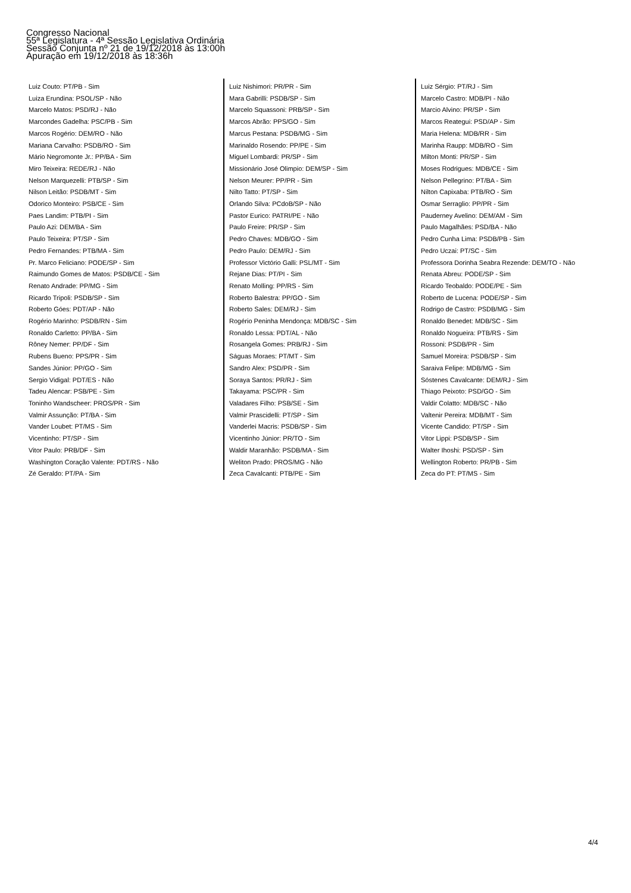Congresso Nacional
55ª Legislatura - 4ª Sessão Legislativa Ordinária
Sessão Conjunta nº 21 de 19/12/2018 às 13:00h
Apuração em 19/12/2018 às 18:36h
Luiz Couto: PT/PB - Sim
Luiza Erundina: PSOL/SP - Não
Marcelo Matos: PSD/RJ - Não
Marcondes Gadelha: PSC/PB - Sim
Marcos Rogério: DEM/RO - Não
Mariana Carvalho: PSDB/RO - Sim
Mário Negromonte Jr.: PP/BA - Sim
Miro Teixeira: REDE/RJ - Não
Nelson Marquezelli: PTB/SP - Sim
Nilson Leitão: PSDB/MT - Sim
Odorico Monteiro: PSB/CE - Sim
Paes Landim: PTB/PI - Sim
Paulo Azi: DEM/BA - Sim
Paulo Teixeira: PT/SP - Sim
Pedro Fernandes: PTB/MA - Sim
Pr. Marco Feliciano: PODE/SP - Sim
Raimundo Gomes de Matos: PSDB/CE - Sim
Renato Andrade: PP/MG - Sim
Ricardo Tripoli: PSDB/SP - Sim
Roberto Góes: PDT/AP - Não
Rogério Marinho: PSDB/RN - Sim
Ronaldo Carletto: PP/BA - Sim
Rôney Nemer: PP/DF - Sim
Rubens Bueno: PPS/PR - Sim
Sandes Júnior: PP/GO - Sim
Sergio Vidigal: PDT/ES - Não
Tadeu Alencar: PSB/PE - Sim
Toninho Wandscheer: PROS/PR - Sim
Valmir Assunção: PT/BA - Sim
Vander Loubet: PT/MS - Sim
Vicentinho: PT/SP - Sim
Vitor Paulo: PRB/DF - Sim
Washington Coração Valente: PDT/RS - Não
Zé Geraldo: PT/PA - Sim
Luiz Nishimori: PR/PR - Sim
Mara Gabrilli: PSDB/SP - Sim
Marcelo Squassoni: PRB/SP - Sim
Marcos Abrão: PPS/GO - Sim
Marcus Pestana: PSDB/MG - Sim
Marinaldo Rosendo: PP/PE - Sim
Miguel Lombardi: PR/SP - Sim
Missionário José Olimpio: DEM/SP - Sim
Nelson Meurer: PP/PR - Sim
Nilto Tatto: PT/SP - Sim
Orlando Silva: PCdoB/SP - Não
Pastor Eurico: PATRI/PE - Não
Paulo Freire: PR/SP - Sim
Pedro Chaves: MDB/GO - Sim
Pedro Paulo: DEM/RJ - Sim
Professor Victório Galli: PSL/MT - Sim
Rejane Dias: PT/PI - Sim
Renato Molling: PP/RS - Sim
Roberto Balestra: PP/GO - Sim
Roberto Sales: DEM/RJ - Sim
Rogério Peninha Mendonça: MDB/SC - Sim
Ronaldo Lessa: PDT/AL - Não
Rosangela Gomes: PRB/RJ - Sim
Ságuas Moraes: PT/MT - Sim
Sandro Alex: PSD/PR - Sim
Soraya Santos: PR/RJ - Sim
Takayama: PSC/PR - Sim
Valadares Filho: PSB/SE - Sim
Valmir Prascidelli: PT/SP - Sim
Vanderlei Macris: PSDB/SP - Sim
Vicentinho Júnior: PR/TO - Sim
Waldir Maranhão: PSDB/MA - Sim
Weliton Prado: PROS/MG - Não
Zeca Cavalcanti: PTB/PE - Sim
Luiz Sérgio: PT/RJ - Sim
Marcelo Castro: MDB/PI - Não
Marcio Alvino: PR/SP - Sim
Marcos Reategui: PSD/AP - Sim
Maria Helena: MDB/RR - Sim
Marinha Raupp: MDB/RO - Sim
Milton Monti: PR/SP - Sim
Moses Rodrigues: MDB/CE - Sim
Nelson Pellegrino: PT/BA - Sim
Nilton Capixaba: PTB/RO - Sim
Osmar Serraglio: PP/PR - Sim
Pauderney Avelino: DEM/AM - Sim
Paulo Magalhães: PSD/BA - Não
Pedro Cunha Lima: PSDB/PB - Sim
Pedro Uczai: PT/SC - Sim
Professora Dorinha Seabra Rezende: DEM/TO - Não
Renata Abreu: PODE/SP - Sim
Ricardo Teobaldo: PODE/PE - Sim
Roberto de Lucena: PODE/SP - Sim
Rodrigo de Castro: PSDB/MG - Sim
Ronaldo Benedet: MDB/SC - Sim
Ronaldo Nogueira: PTB/RS - Sim
Rossoni: PSDB/PR - Sim
Samuel Moreira: PSDB/SP - Sim
Saraiva Felipe: MDB/MG - Sim
Sóstenes Cavalcante: DEM/RJ - Sim
Thiago Peixoto: PSD/GO - Sim
Valdir Colatto: MDB/SC - Não
Valtenir Pereira: MDB/MT - Sim
Vicente Candido: PT/SP - Sim
Vitor Lippi: PSDB/SP - Sim
Walter Ihoshi: PSD/SP - Sim
Wellington Roberto: PR/PB - Sim
Zeca do PT: PT/MS - Sim
4/4